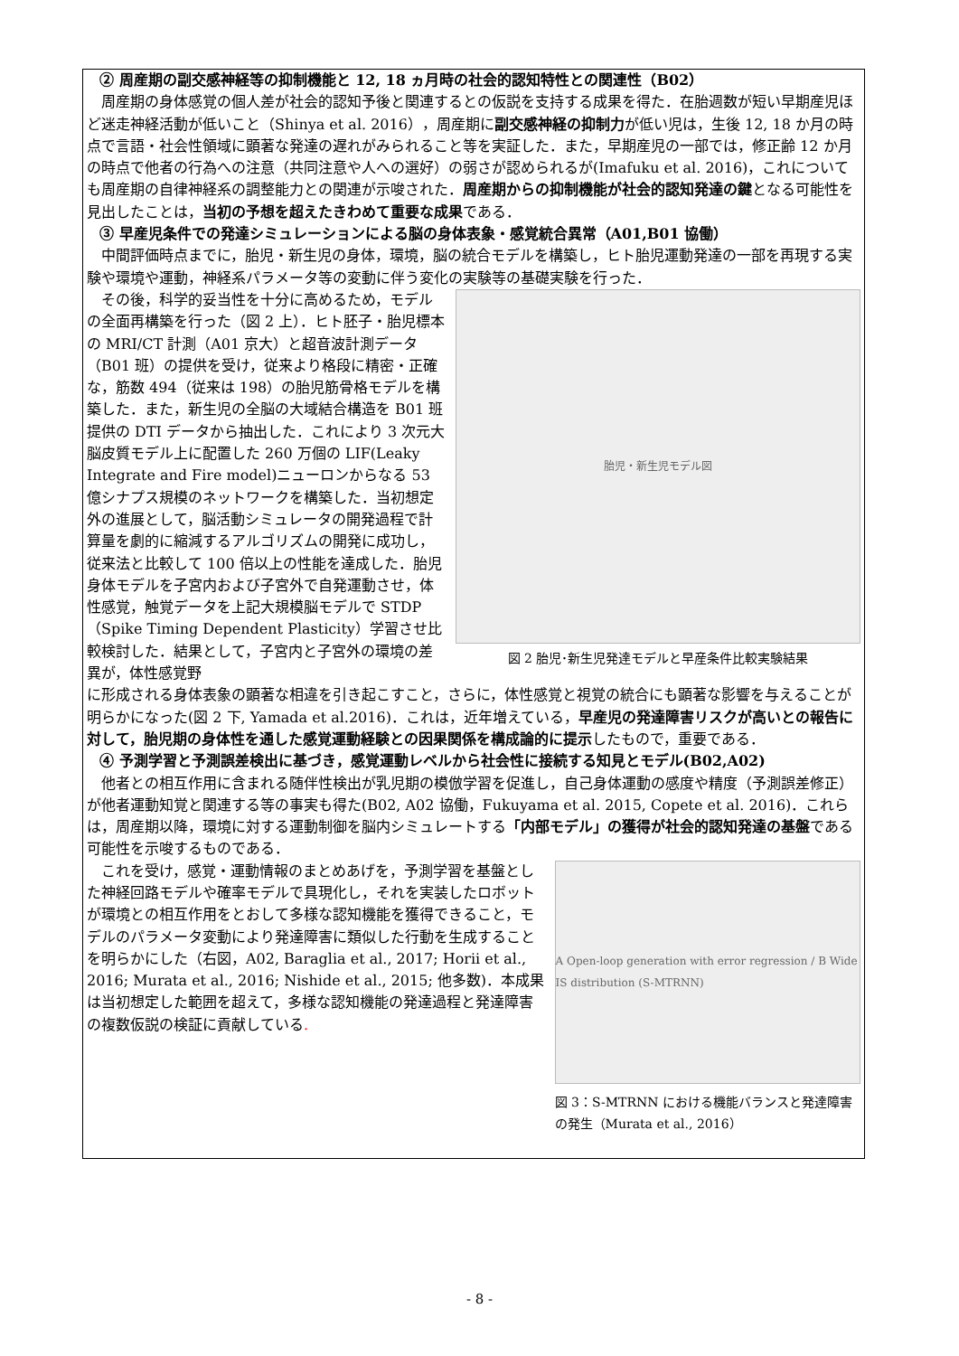② 周産期の副交感神経等の抑制機能と 12, 18 ヵ月時の社会的認知特性との関連性（B02）
周産期の身体感覚の個人差が社会的認知予後と関連するとの仮説を支持する成果を得た．在胎週数が短い早期産児ほど迷走神経活動が低いこと（Shinya et al. 2016），周産期に副交感神経の抑制力が低い児は，生後 12, 18 か月の時点で言語・社会性領域に顕著な発達の遅れがみられること等を実証した．また，早期産児の一部では，修正齢 12 か月の時点で他者の行為への注意（共同注意や人への選好）の弱さが認められるが(Imafuku et al. 2016)，これについても周産期の自律神経系の調整能力との関連が示唆された．周産期からの抑制機能が社会的認知発達の鍵となる可能性を見出したことは，当初の予想を超えたきわめて重要な成果である．
③ 早産児条件での発達シミュレーションによる脳の身体表象・感覚統合異常（A01,B01 協働）
中間評価時点までに，胎児・新生児の身体，環境，脳の統合モデルを構築し，ヒト胎児運動発達の一部を再現する実験や環境や運動，神経系パラメータ等の変動に伴う変化の実験等の基礎実験を行った．
その後，科学的妥当性を十分に高めるため，モデルの全面再構築を行った（図 2 上）．ヒト胚子・胎児標本の MRI/CT 計測（A01 京大）と超音波計測データ（B01 班）の提供を受け，従来より格段に精密・正確な，筋数 494（従来は 198）の胎児筋骨格モデルを構築した．また，新生児の全脳の大域結合構造を B01 班提供の DTI データから抽出した．これにより 3 次元大脳皮質モデル上に配置した 260 万個の LIF(Leaky Integrate and Fire model)ニューロンからなる 53 億シナプス規模のネットワークを構築した．当初想定外の進展として，脳活動シミュレータの開発過程で計算量を劇的に縮減するアルゴリズムの開発に成功し，従来法と比較して 100 倍以上の性能を達成した．胎児身体モデルを子宮内および子宮外で自発運動させ，体性感覚，触覚データを上記大規模脳モデルで STDP（Spike Timing Dependent Plasticity）学習させ比較検討した．結果として，子宮内と子宮外の環境の差異が，体性感覚野
胎児・新生児モデル図
図 2 胎児･新生児発達モデルと早産条件比較実験結果
に形成される身体表象の顕著な相違を引き起こすこと，さらに，体性感覚と視覚の統合にも顕著な影響を与えることが明らかになった(図 2 下, Yamada et al.2016)．これは，近年増えている，早産児の発達障害リスクが高いとの報告に対して，胎児期の身体性を通した感覚運動経験との因果関係を構成論的に提示したもので，重要である．
④ 予測学習と予測誤差検出に基づき，感覚運動レベルから社会性に接続する知見とモデル(B02,A02)
他者との相互作用に含まれる随伴性検出が乳児期の模倣学習を促進し，自己身体運動の感度や精度（予測誤差修正）が他者運動知覚と関連する等の事実も得た(B02, A02 協働，Fukuyama et al. 2015, Copete et al. 2016)．これらは，周産期以降，環境に対する運動制御を脳内シミュレートする「内部モデル」の獲得が社会的認知発達の基盤である可能性を示唆するものである．
これを受け，感覚・運動情報のまとめあげを，予測学習を基盤とした神経回路モデルや確率モデルで具現化し，それを実装したロボットが環境との相互作用をとおして多様な認知機能を獲得できること，モデルのパラメータ変動により発達障害に類似した行動を生成することを明らかにした（右図，A02, Baraglia et al., 2017; Horii et al., 2016; Murata et al., 2016; Nishide et al., 2015; 他多数)．本成果は当初想定した範囲を超えて，多様な認知機能の発達過程と発達障害の複数仮説の検証に貢献している.
A Open-loop generation with error regression / B Wide IS distribution (S-MTRNN)
図 3：S-MTRNN における機能バランスと発達障害の発生（Murata et al., 2016）
- 8 -